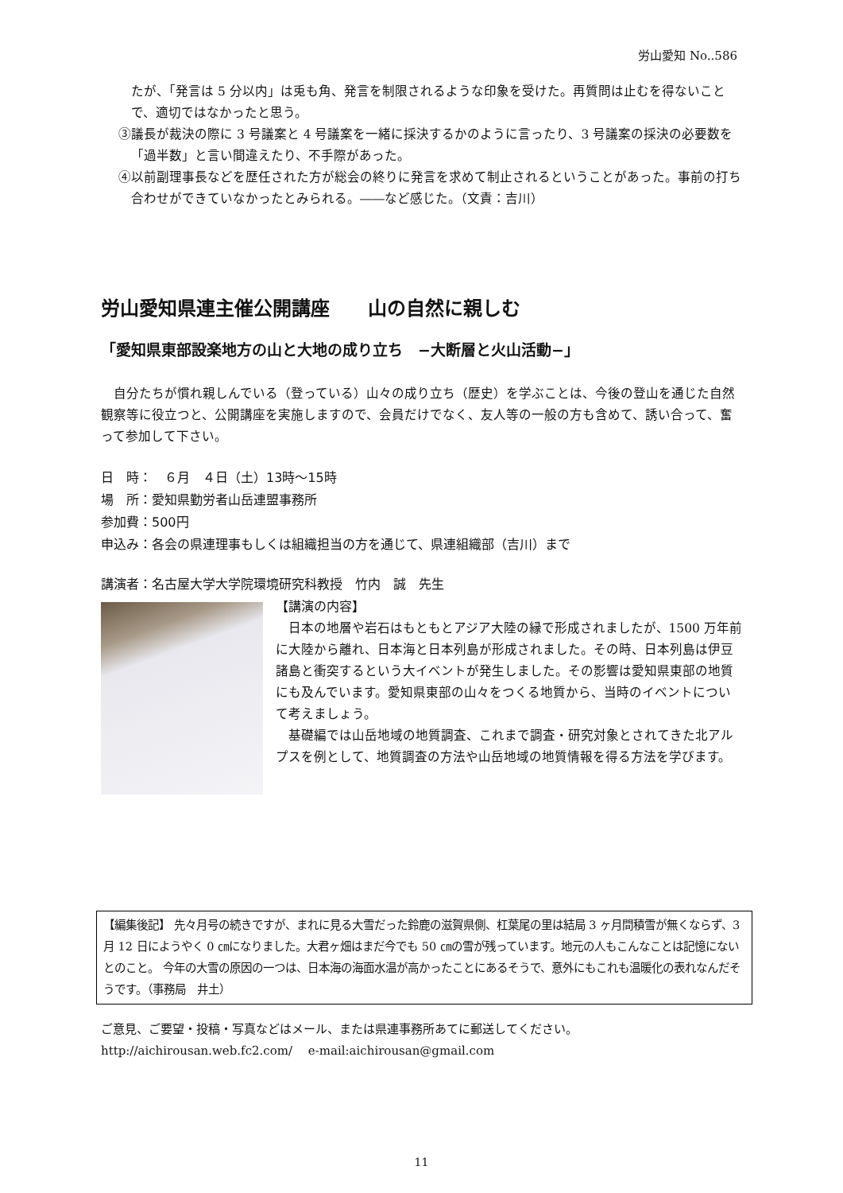労山愛知 No..586
たが、「発言は 5 分以内」は兎も角、発言を制限されるような印象を受けた。再質問は止むを得ないことで、適切ではなかったと思う。
③議長が裁決の際に 3 号議案と 4 号議案を一緒に採決するかのように言ったり、3 号議案の採決の必要数を「過半数」と言い間違えたり、不手際があった。
④以前副理事長などを歴任された方が総会の終りに発言を求めて制止されるということがあった。事前の打ち合わせができていなかったとみられる。――など感じた。（文責：吉川）
労山愛知県連主催公開講座　　山の自然に親しむ
「愛知県東部設楽地方の山と大地の成り立ち　−大断層と火山活動−」
自分たちが慣れ親しんでいる（登っている）山々の成り立ち（歴史）を学ぶことは、今後の登山を通じた自然観察等に役立つと、公開講座を実施しますので、会員だけでなく、友人等の一般の方も含めて、誘い合って、奮って参加して下さい。
日　時：　６月　４日（土）13時〜15時
場　所：愛知県勤労者山岳連盟事務所
参加費：500円
申込み：各会の県連理事もしくは組織担当の方を通じて、県連組織部（吉川）まで
講演者：名古屋大学大学院環境研究科教授　竹内　誠　先生
【講演の内容】
日本の地層や岩石はもともとアジア大陸の縁で形成されましたが、1500 万年前に大陸から離れ、日本海と日本列島が形成されました。その時、日本列島は伊豆諸島と衝突するという大イベントが発生しました。その影響は愛知県東部の地質にも及んでいます。愛知県東部の山々をつくる地質から、当時のイベントについて考えましょう。
基礎編では山岳地域の地質調査、これまで調査・研究対象とされてきた北アルプスを例として、地質調査の方法や山岳地域の地質情報を得る方法を学びます。
【編集後記】 先々月号の続きですが、まれに見る大雪だった鈴鹿の滋賀県側、杠葉尾の里は結局 3 ヶ月間積雪が無くならず、3 月 12 日にようやく 0 ㎝になりました。大君ヶ畑はまだ今でも 50 ㎝の雪が残っています。地元の人もこんなことは記憶にないとのこと。 今年の大雪の原因の一つは、日本海の海面水温が高かったことにあるそうで、意外にもこれも温暖化の表れなんだそうです。（事務局　井土）
ご意見、ご要望・投稿・写真などはメール、または県連事務所あてに郵送してください。
http://aichirousan.web.fc2.com/　 e-mail:aichirousan@gmail.com
11